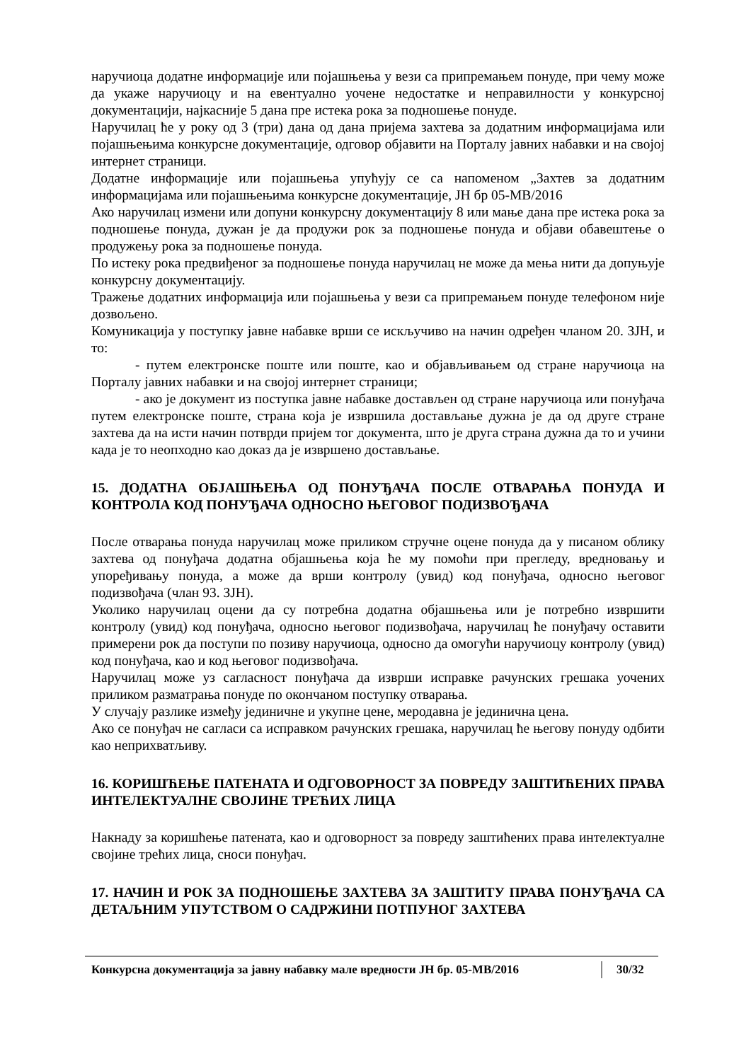наручиоца додатне информације или појашњења у вези са припремањем понуде, при чему може да укаже наручиоцу и на евентуално уочене недостатке и неправилности у конкурсној документацији, најкасније 5 дана пре истека рока за подношење понуде.
Наручилац ће у року од 3 (три) дана од дана пријема захтева за додатним информацијама или појашњењима конкурсне документације, одговор објавити на Порталу јавних набавки и на својој интернет страници.
Додатне информације или појашњења упућују се са напоменом „Захтев за додатним информацијама или појашњењима конкурсне документације, ЈН бр 05-МВ/2016
Ако наручилац измени или допуни конкурсну документацију 8 или мање дана пре истека рока за подношење понуда, дужан је да продужи рок за подношење понуда и објави обавештење о продужењу рока за подношење понуда.
По истеку рока предвиђеног за подношење понуда наручилац не може да мења нити да допуњује конкурсну документацију.
Тражење додатних информација или појашњења у вези са припремањем понуде телефоном није дозвољено.
Комуникација у поступку јавне набавке врши се искључиво на начин одређен чланом 20. ЗЈН, и то:
- путем електронске поште или поште, као и објављивањем од стране наручиоца на Порталу јавних набавки и на својој интернет страници;
- ако је документ из поступка јавне набавке достављен од стране наручиоца или понуђача путем електронске поште, страна која је извршила достављање дужна је да од друге стране захтева да на исти начин потврди пријем тог документа, што је друга страна дужна да то и учини када је то неопходно као доказ да је извршено достављање.
15. ДОДАТНА ОБЈАШЊЕЊА ОД ПОНУЂАЧА ПОСЛЕ ОТВАРАЊА ПОНУДА И КОНТРОЛА КОД ПОНУЂАЧА ОДНОСНО ЊЕГОВОГ ПОДИЗВОЂАЧА
После отварања понуда наручилац може приликом стручне оцене понуда да у писаном облику захтева од понуђача додатна објашњења која ће му помоћи при прегледу, вредновању и упоређивању понуда, а може да врши контролу (увид) код понуђача, односно његовог подизвођача (члан 93. ЗЈН).
Уколико наручилац оцени да су потребна додатна објашњења или је потребно извршити контролу (увид) код понуђача, односно његовог подизвођача, наручилац ће понуђачу оставити примерени рок да поступи по позиву наручиоца, односно да омогући наручиоцу контролу (увид) код понуђача, као и код његовог подизвођача.
Наручилац може уз сагласност понуђача да изврши исправке рачунских грешака уочених приликом разматрања понуде по окончаном поступку отварања.
У случају разлике између јединичне и укупне цене, меродавна је јединична цена.
Ако се понуђач не сагласи са исправком рачунских грешака, наручилац ће његову понуду одбити као неприхватљиву.
16. КОРИШЋЕЊЕ ПАТЕНАТА И ОДГОВОРНОСТ ЗА ПОВРЕДУ ЗАШТИЋЕНИХ ПРАВА ИНТЕЛЕКТУАЛНЕ СВОЈИНЕ ТРЕЋИХ ЛИЦА
Накнаду за коришћење патената, као и одговорност за повреду заштићених права интелектуалне својине трећих лица, сноси понуђач.
17. НАЧИН И РОК ЗА ПОДНОШЕЊЕ ЗАХТЕВА ЗА ЗАШТИТУ ПРАВА ПОНУЂАЧА СА ДЕТАЉНИМ УПУТСТВОМ О САДРЖИНИ ПОТПУНОГ ЗАХТЕВА
Конкурсна документација за јавну набавку мале вредности ЈН бр. 05-МВ/2016 30/32